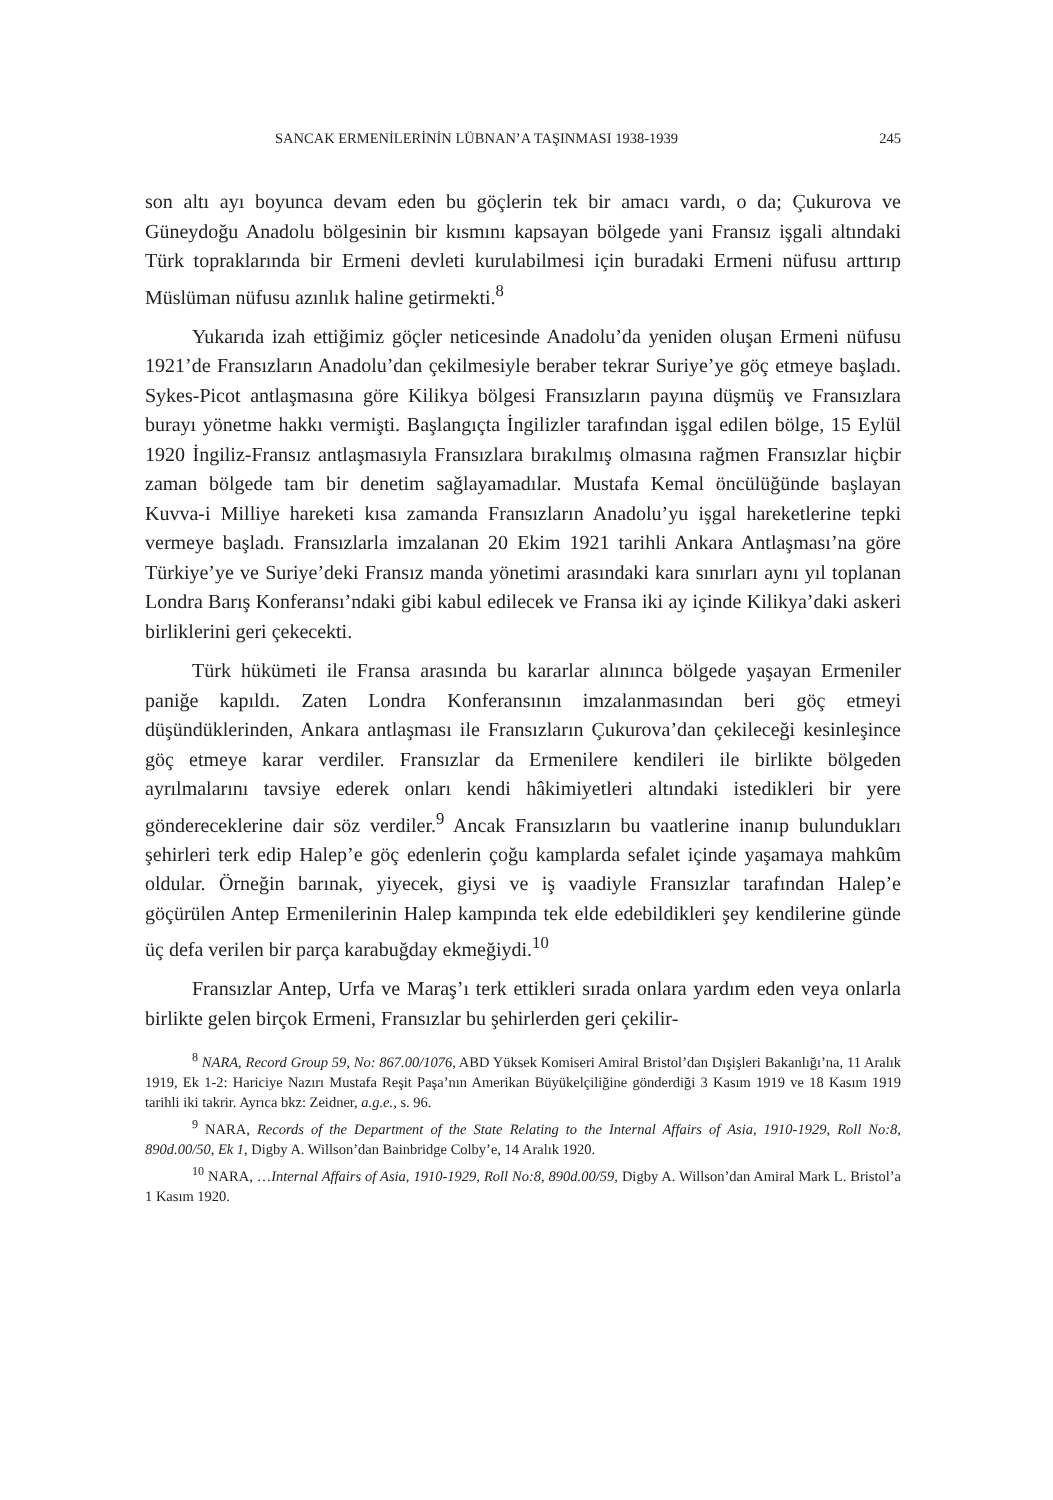SANCAK ERMENİLERİNİN LÜBNAN’A TAŞINMASI 1938-1939 245
son altı ayı boyunca devam eden bu göçlerin tek bir amacı vardı, o da; Çukurova ve Güneydoğu Anadolu bölgesinin bir kısmını kapsayan bölgede yani Fransız işgali altındaki Türk topraklarında bir Ermeni devleti kurulabilmesi için buradaki Ermeni nüfusu arttırıp Müslüman nüfusu azınlık haline getirmekti.<sup>8</sup>
Yukarıda izah ettiğimiz göçler neticesinde Anadolu’da yeniden oluşan Ermeni nüfusu 1921’de Fransızların Anadolu’dan çekilmesiyle beraber tekrar Suriye’ye göç etmeye başladı. Sykes-Picot antlaşmasına göre Kilikya bölgesi Fransızların payına düşmüş ve Fransızlara burayı yönetme hakkı vermişti. Başlangıçta İngilizler tarafından işgal edilen bölge, 15 Eylül 1920 İngiliz-Fransız antlaşmasıyla Fransızlara bırakılmış olmasına rağmen Fransızlar hiçbir zaman bölgede tam bir denetim sağlayamadılar. Mustafa Kemal öncülüğünde başlayan Kuvva-i Milliye hareketi kısa zamanda Fransızların Anadolu’yu işgal hareketlerine tepki vermeye başladı. Fransızlarla imzalanan 20 Ekim 1921 tarihli Ankara Antlaşması’na göre Türkiye’ye ve Suriye’deki Fransız manda yönetimi arasındaki kara sınırları aynı yıl toplanan Londra Barış Konferansı’ndaki gibi kabul edilecek ve Fransa iki ay içinde Kilikya’daki askeri birliklerini geri çekecekti.
Türk hükümeti ile Fransa arasında bu kararlar alınınca bölgede yaşayan Ermeniler paniğe kapıldı. Zaten Londra Konferansının imzalanmasından beri göç etmeyi düşündüklerinden, Ankara antlaşması ile Fransızların Çukurova’dan çekileceği kesinleşince göç etmeye karar verdiler. Fransızlar da Ermenilere kendileri ile birlikte bölgeden ayrılmalarını tavsiye ederek onları kendi hâkimiyetleri altındaki istedikleri bir yere göndereceklerine dair söz verdiler.<sup>9</sup> Ancak Fransızların bu vaatlerine inanıp bulundukları şehirleri terk edip Halep’e göç edenlerin çoğu kamplarda sefalet içinde yaşamaya mahkûm oldular. Örneğin barınak, yiyecek, giysi ve iş vaadiyle Fransızlar tarafından Halep’e göçürülen Antep Ermenilerinin Halep kampında tek elde edebildikleri şey kendilerine günde üç defa verilen bir parça karabuğday ekmeğiydi.<sup>10</sup>
Fransızlar Antep, Urfa ve Maraş’ı terk ettikleri sırada onlara yardım eden veya onlarla birlikte gelen birçok Ermeni, Fransızlar bu şehirlerden geri çekilir-
<sup>8</sup> NARA, Record Group 59, No: 867.00/1076, ABD Yüksek Komiseri Amiral Bristol’dan Dışişleri Bakanlığı’na, 11 Aralık 1919, Ek 1-2: Hariciye Nazırı Mustafa Reşit Paşa’nın Amerikan Büyükelçiliğine gönderdiği 3 Kasım 1919 ve 18 Kasım 1919 tarihli iki takrir. Ayrıca bkz: Zeidner, a.g.e., s. 96.
<sup>9</sup> NARA, Records of the Department of the State Relating to the Internal Affairs of Asia, 1910-1929, Roll No:8, 890d.00/50, Ek 1, Digby A. Willson’dan Bainbridge Colby’e, 14 Aralık 1920.
<sup>10</sup> NARA, …Internal Affairs of Asia, 1910-1929, Roll No:8, 890d.00/59, Digby A. Willson’dan Amiral Mark L. Bristol’a 1 Kasım 1920.